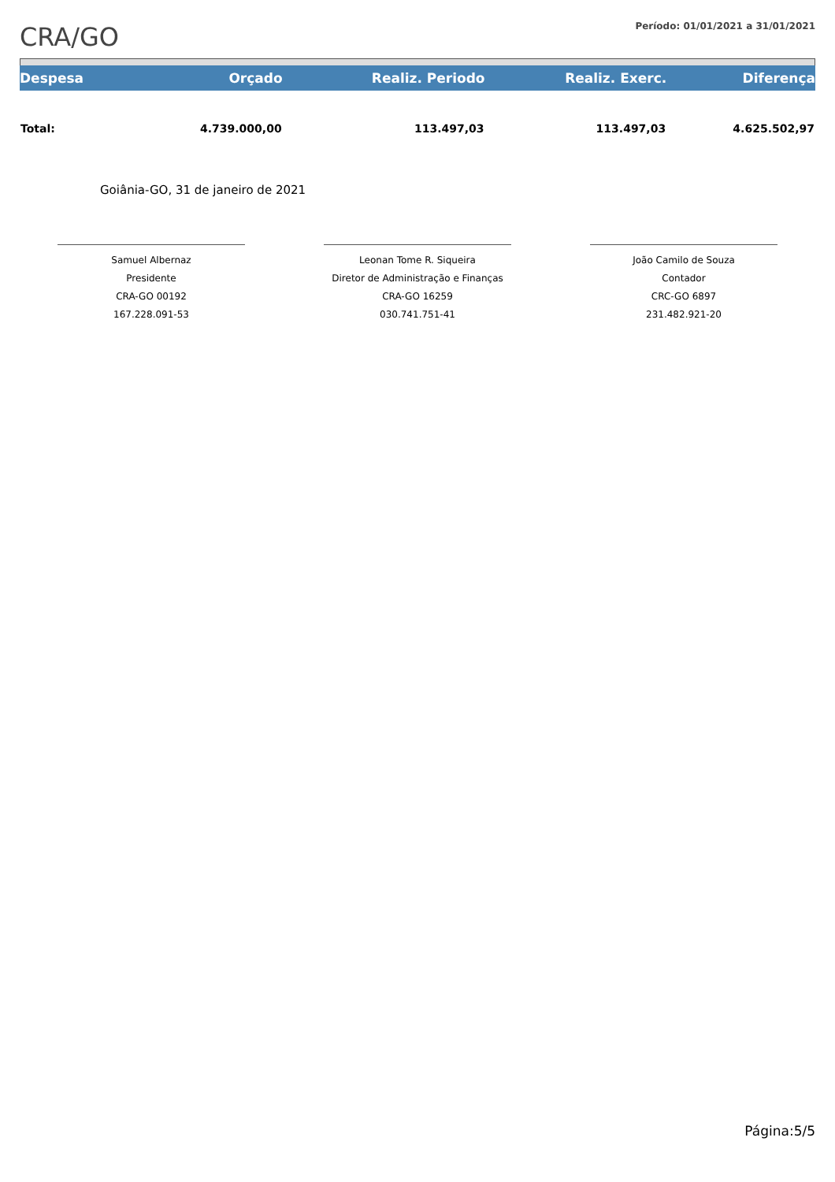CRA/GO
Período: 01/01/2021 a 31/01/2021
| Despesa | Orçado | Realiz. Periodo | Realiz. Exerc. | Diferença |
| --- | --- | --- | --- | --- |
| Total: | 4.739.000,00 | 113.497,03 | 113.497,03 | 4.625.502,97 |
Goiânia-GO, 31 de janeiro de 2021
Samuel Albernaz
Presidente
CRA-GO 00192
167.228.091-53
Leonan Tome R. Siqueira
Diretor de Administração e Finanças
CRA-GO 16259
030.741.751-41
João Camilo de Souza
Contador
CRC-GO 6897
231.482.921-20
Página:5/5